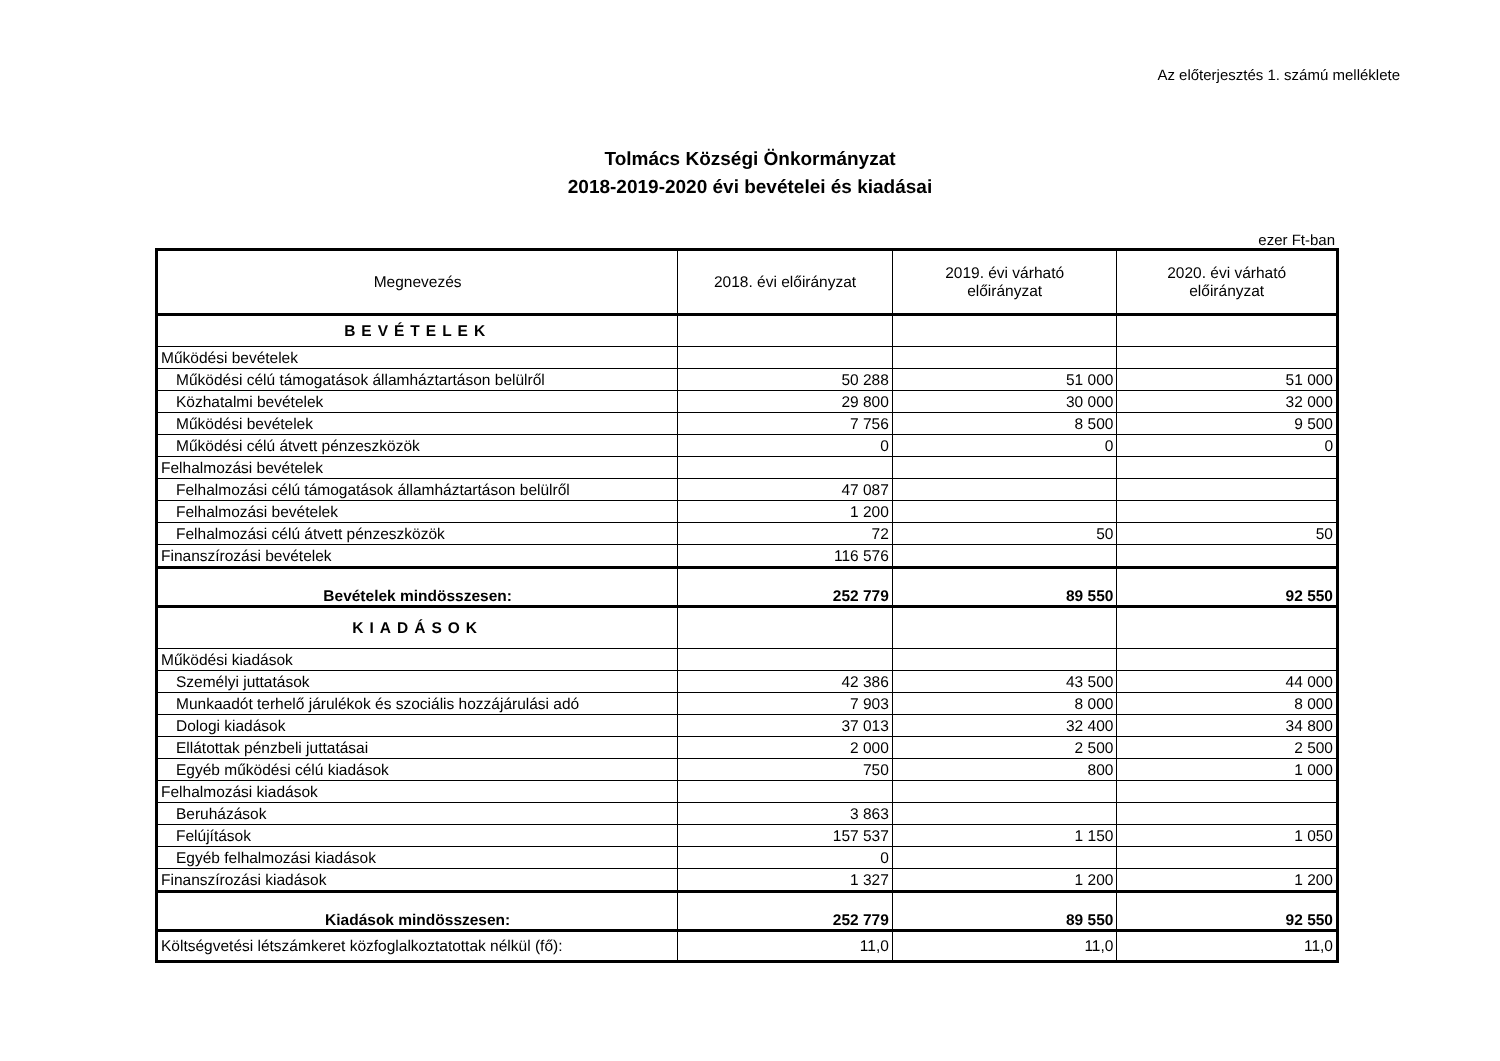Az előterjesztés 1. számú melléklete
Tolmács Községi Önkormányzat
2018-2019-2020 évi bevételei és kiadásai
ezer Ft-ban
| Megnevezés | 2018. évi előirányzat | 2019. évi várható előirányzat | 2020. évi várható előirányzat |
| --- | --- | --- | --- |
| BEVÉTELEK | | | |
| Működési bevételek | | | |
| Működési célú támogatások államháztartáson belülről | 50 288 | 51 000 | 51 000 |
| Közhatalmi bevételek | 29 800 | 30 000 | 32 000 |
| Működési bevételek | 7 756 | 8 500 | 9 500 |
| Működési célú átvett pénzeszközök | 0 | 0 | 0 |
| Felhalmozási bevételek | | | |
| Felhalmozási célú támogatások államháztartáson belülről | 47 087 | | |
| Felhalmozási bevételek | 1 200 | | |
| Felhalmozási célú átvett pénzeszközök | 72 | 50 | 50 |
| Finanszírozási bevételek | 116 576 | | |
| Bevételek mindösszesen: | 252 779 | 89 550 | 92 550 |
| KIADÁSOK | | | |
| Működési kiadások | | | |
| Személyi juttatások | 42 386 | 43 500 | 44 000 |
| Munkaadót terhelő járulékok és szociális hozzájárulási adó | 7 903 | 8 000 | 8 000 |
| Dologi kiadások | 37 013 | 32 400 | 34 800 |
| Ellátottak pénzbeli juttatásai | 2 000 | 2 500 | 2 500 |
| Egyéb működési célú kiadások | 750 | 800 | 1 000 |
| Felhalmozási kiadások | | | |
| Beruházások | 3 863 | | |
| Felújítások | 157 537 | 1 150 | 1 050 |
| Egyéb felhalmozási kiadások | 0 | | |
| Finanszírozási kiadások | 1 327 | 1 200 | 1 200 |
| Kiadások mindösszesen: | 252 779 | 89 550 | 92 550 |
| Költségvetési létszámkeret közfoglalkoztatottak nélkül (fő): | 11,0 | 11,0 | 11,0 |